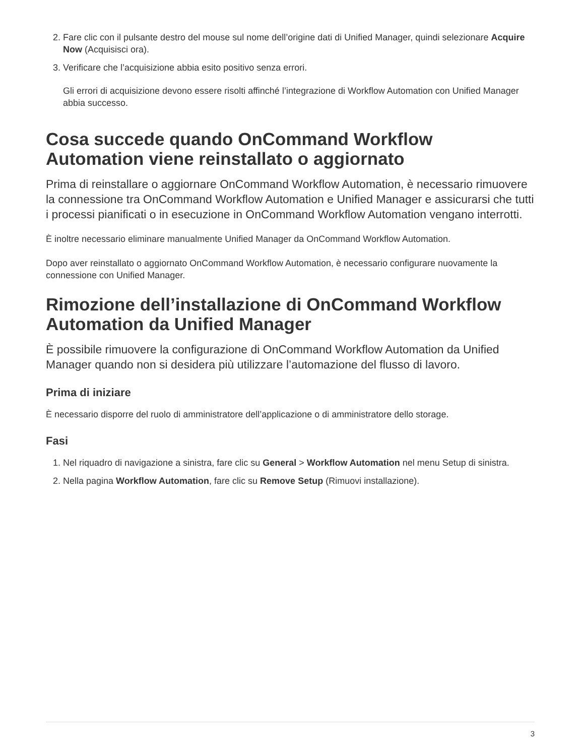2. Fare clic con il pulsante destro del mouse sul nome dell’origine dati di Unified Manager, quindi selezionare Acquire Now (Acquisisci ora).
3. Verificare che l’acquisizione abbia esito positivo senza errori.
Gli errori di acquisizione devono essere risolti affinché l’integrazione di Workflow Automation con Unified Manager abbia successo.
Cosa succede quando OnCommand Workflow Automation viene reinstallato o aggiornato
Prima di reinstallare o aggiornare OnCommand Workflow Automation, è necessario rimuovere la connessione tra OnCommand Workflow Automation e Unified Manager e assicurarsi che tutti i processi pianificati o in esecuzione in OnCommand Workflow Automation vengano interrotti.
È inoltre necessario eliminare manualmente Unified Manager da OnCommand Workflow Automation.
Dopo aver reinstallato o aggiornato OnCommand Workflow Automation, è necessario configurare nuovamente la connessione con Unified Manager.
Rimozione dell’installazione di OnCommand Workflow Automation da Unified Manager
È possibile rimuovere la configurazione di OnCommand Workflow Automation da Unified Manager quando non si desidera più utilizzare l’automazione del flusso di lavoro.
Prima di iniziare
È necessario disporre del ruolo di amministratore dell’applicazione o di amministratore dello storage.
Fasi
1. Nel riquadro di navigazione a sinistra, fare clic su General > Workflow Automation nel menu Setup di sinistra.
2. Nella pagina Workflow Automation, fare clic su Remove Setup (Rimuovi installazione).
3